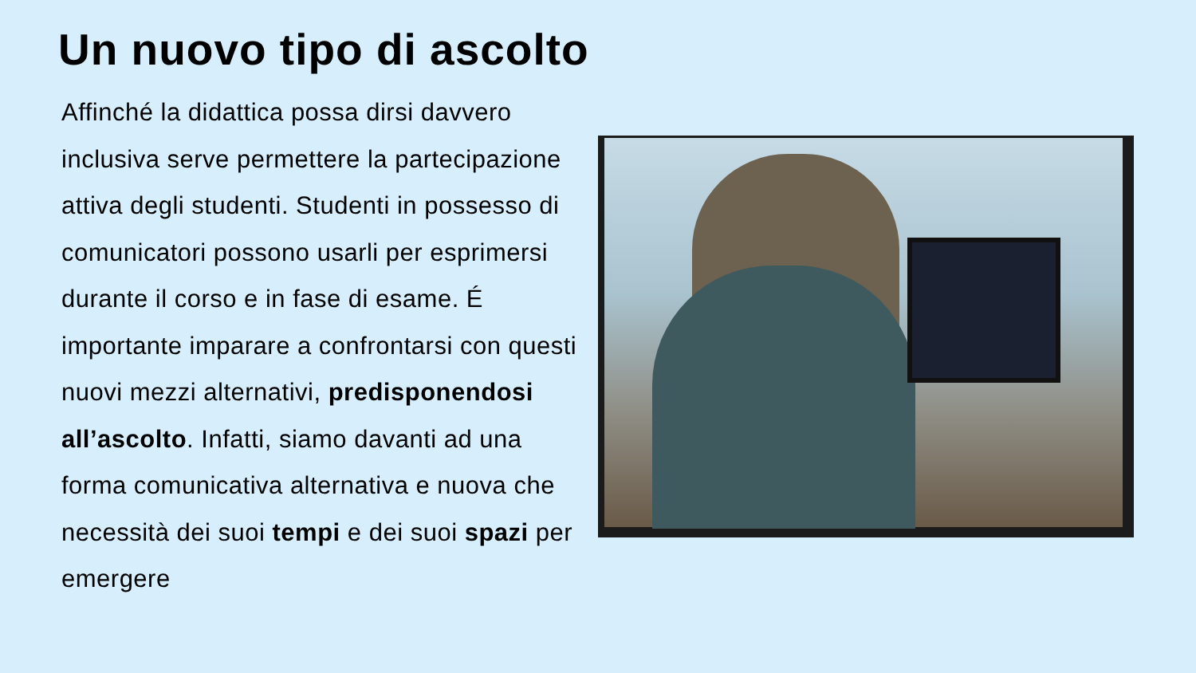Un nuovo tipo di ascolto
Affinché la didattica possa dirsi davvero inclusiva serve permettere la partecipazione attiva degli studenti. Studenti in possesso di comunicatori possono usarli per esprimersi durante il corso e in fase di esame. É importante imparare a confrontarsi con questi nuovi mezzi alternativi, predisponendosi all’ascolto. Infatti, siamo davanti ad una forma comunicativa alternativa e nuova che necessità dei suoi tempi e dei suoi spazi per emergere